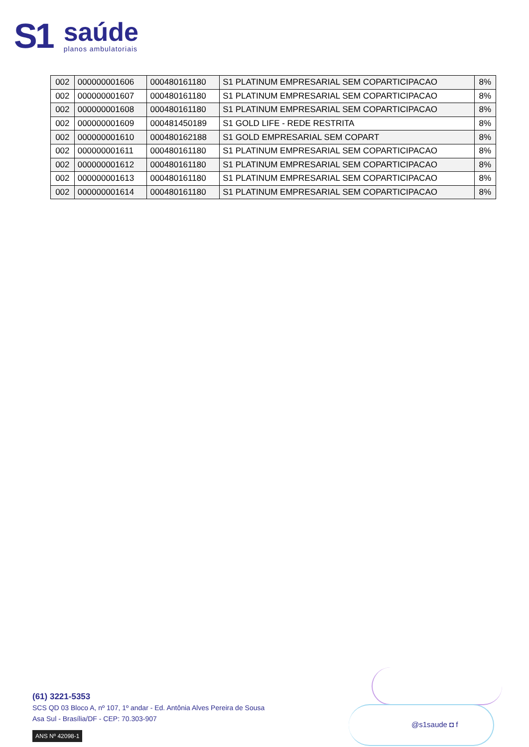S1
saúde
planos ambulatoriais
| 002 | 000000001606 | 000480161180 | S1 PLATINUM EMPRESARIAL SEM COPARTICIPACAO | 8% |
| 002 | 000000001607 | 000480161180 | S1 PLATINUM EMPRESARIAL SEM COPARTICIPACAO | 8% |
| 002 | 000000001608 | 000480161180 | S1 PLATINUM EMPRESARIAL SEM COPARTICIPACAO | 8% |
| 002 | 000000001609 | 000481450189 | S1 GOLD LIFE - REDE RESTRITA | 8% |
| 002 | 000000001610 | 000480162188 | S1 GOLD EMPRESARIAL SEM COPART | 8% |
| 002 | 000000001611 | 000480161180 | S1 PLATINUM EMPRESARIAL SEM COPARTICIPACAO | 8% |
| 002 | 000000001612 | 000480161180 | S1 PLATINUM EMPRESARIAL SEM COPARTICIPACAO | 8% |
| 002 | 000000001613 | 000480161180 | S1 PLATINUM EMPRESARIAL SEM COPARTICIPACAO | 8% |
| 002 | 000000001614 | 000480161180 | S1 PLATINUM EMPRESARIAL SEM COPARTICIPACAO | 8% |
(61) 3221-5353
SCS QD 03 Bloco A, nº 107, 1º andar - Ed. Antônia Alves Pereira de Sousa
Asa Sul - Brasília/DF - CEP: 70.303-907
ANS Nº 42098-1
@s1saude ◘ f